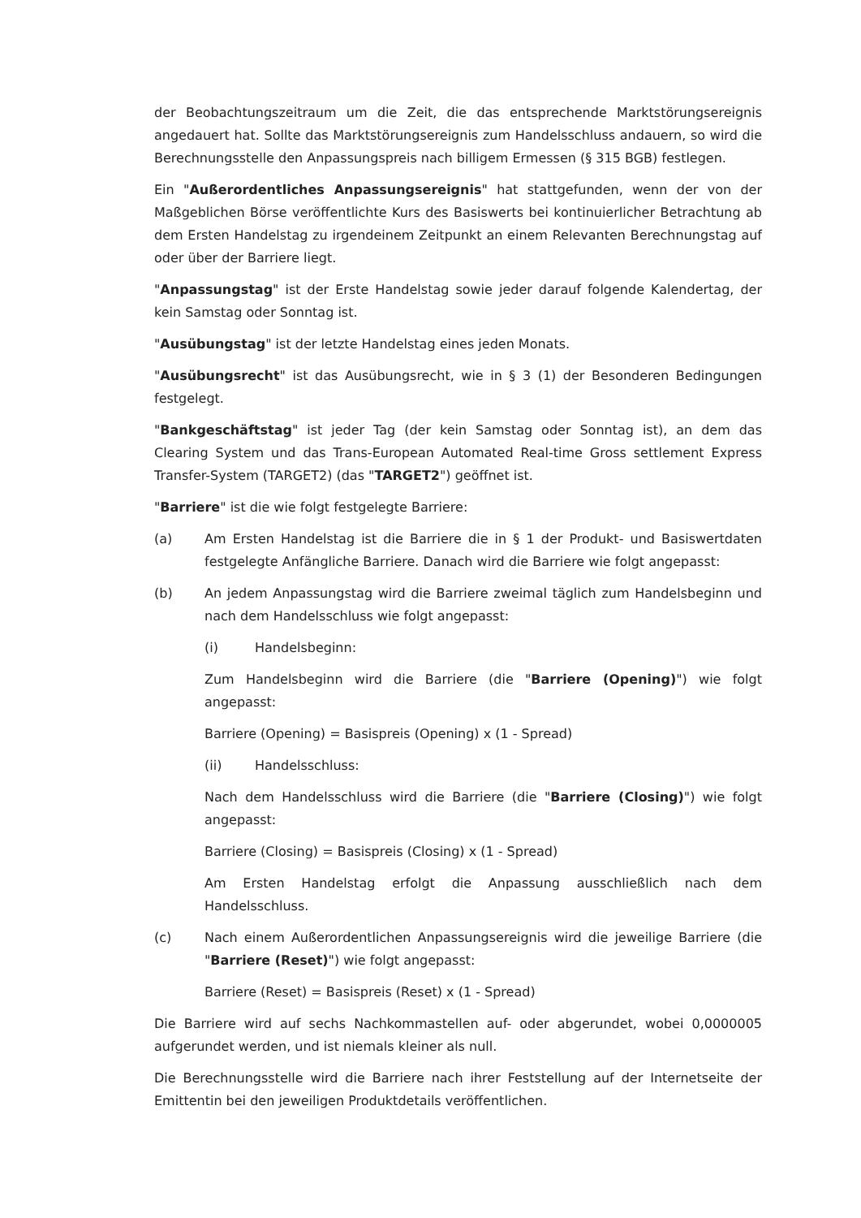der Beobachtungszeitraum um die Zeit, die das entsprechende Marktstörungsereignis angedauert hat. Sollte das Marktstörungsereignis zum Handelsschluss andauern, so wird die Berechnungsstelle den Anpassungspreis nach billigem Ermessen (§ 315 BGB) festlegen.
Ein "Außerordentliches Anpassungsereignis" hat stattgefunden, wenn der von der Maßgeblichen Börse veröffentlichte Kurs des Basiswerts bei kontinuierlicher Betrachtung ab dem Ersten Handelstag zu irgendeinem Zeitpunkt an einem Relevanten Berechnungstag auf oder über der Barriere liegt.
"Anpassungstag" ist der Erste Handelstag sowie jeder darauf folgende Kalendertag, der kein Samstag oder Sonntag ist.
"Ausübungstag" ist der letzte Handelstag eines jeden Monats.
"Ausübungsrecht" ist das Ausübungsrecht, wie in § 3 (1) der Besonderen Bedingungen festgelegt.
"Bankgeschäftstag" ist jeder Tag (der kein Samstag oder Sonntag ist), an dem das Clearing System und das Trans-European Automated Real-time Gross settlement Express Transfer-System (TARGET2) (das "TARGET2") geöffnet ist.
"Barriere" ist die wie folgt festgelegte Barriere:
(a) Am Ersten Handelstag ist die Barriere die in § 1 der Produkt- und Basiswertdaten festgelegte Anfängliche Barriere. Danach wird die Barriere wie folgt angepasst:
(b) An jedem Anpassungstag wird die Barriere zweimal täglich zum Handelsbeginn und nach dem Handelsschluss wie folgt angepasst:
(i) Handelsbeginn:
Zum Handelsbeginn wird die Barriere (die "Barriere (Opening)") wie folgt angepasst:
Barriere (Opening) = Basispreis (Opening) x (1 - Spread)
(ii) Handelsschluss:
Nach dem Handelsschluss wird die Barriere (die "Barriere (Closing)") wie folgt angepasst:
Barriere (Closing) = Basispreis (Closing) x (1 - Spread)
Am Ersten Handelstag erfolgt die Anpassung ausschließlich nach dem Handelsschluss.
(c) Nach einem Außerordentlichen Anpassungsereignis wird die jeweilige Barriere (die "Barriere (Reset)") wie folgt angepasst:
Barriere (Reset) = Basispreis (Reset) x (1 - Spread)
Die Barriere wird auf sechs Nachkommastellen auf- oder abgerundet, wobei 0,0000005 aufgerundet werden, und ist niemals kleiner als null.
Die Berechnungsstelle wird die Barriere nach ihrer Feststellung auf der Internetseite der Emittentin bei den jeweiligen Produktdetails veröffentlichen.